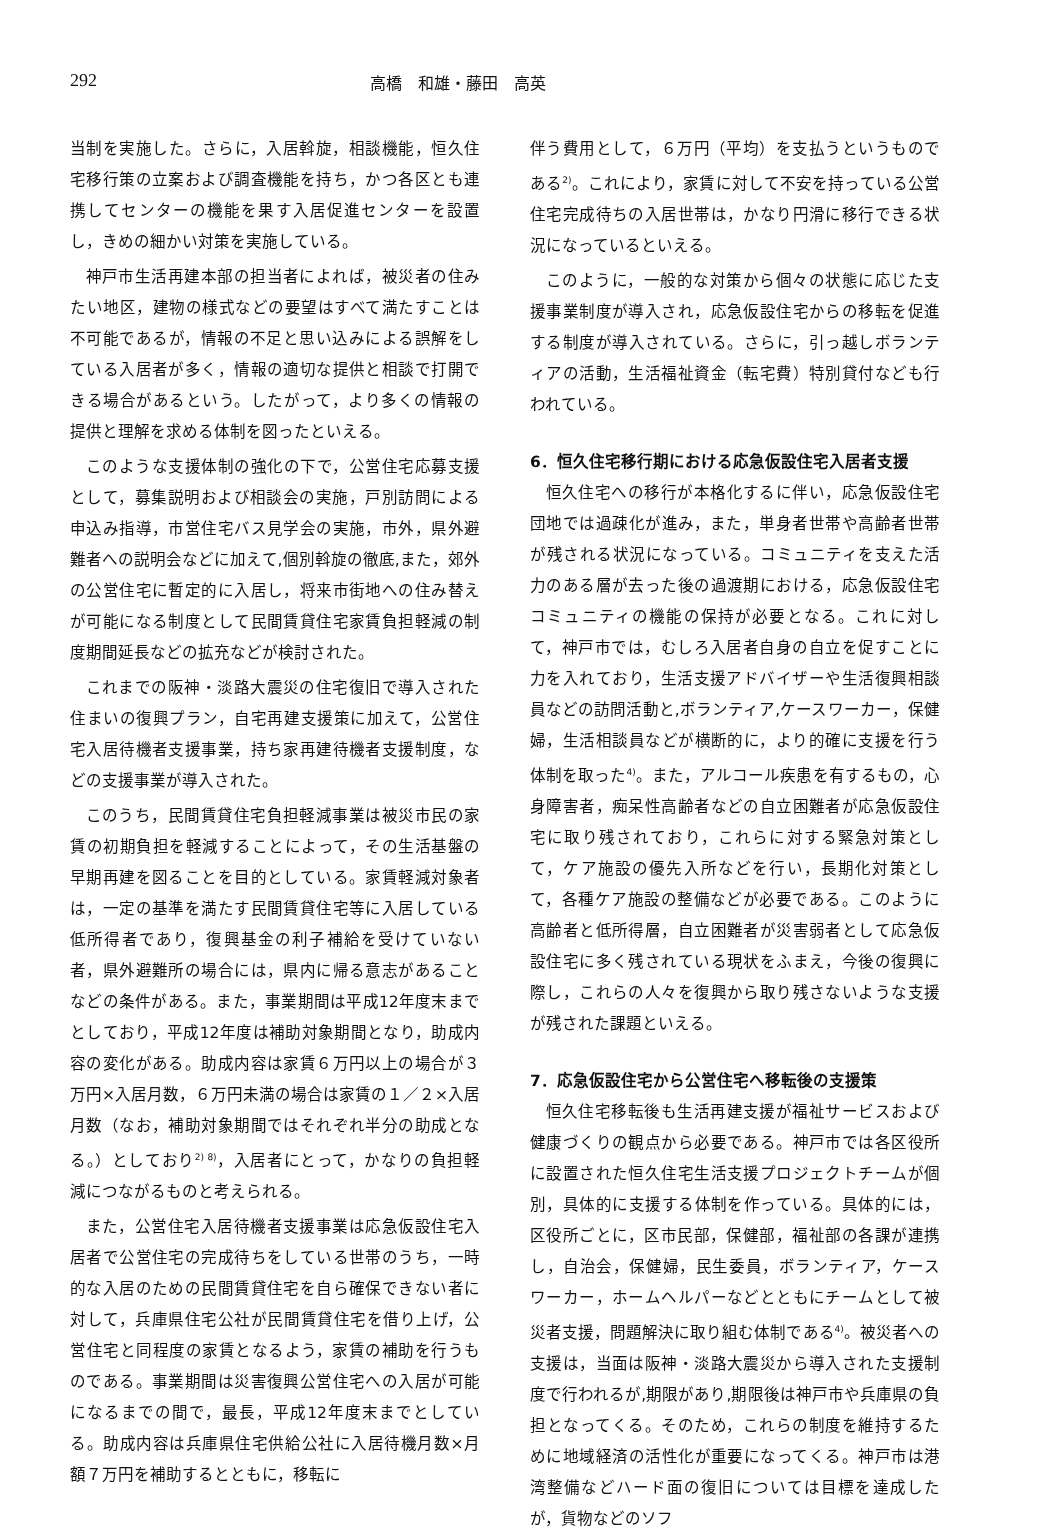292 高橋　和雄・藤田　高英
当制を実施した。さらに，入居斡旋，相談機能，恒久住宅移行策の立案および調査機能を持ち，かつ各区とも連携してセンターの機能を果す入居促進センターを設置し，きめの細かい対策を実施している。
神戸市生活再建本部の担当者によれば，被災者の住みたい地区，建物の様式などの要望はすべて満たすことは不可能であるが，情報の不足と思い込みによる誤解をしている入居者が多く，情報の適切な提供と相談で打開できる場合があるという。したがって，より多くの情報の提供と理解を求める体制を図ったといえる。
このような支援体制の強化の下で，公営住宅応募支援として，募集説明および相談会の実施，戸別訪問による申込み指導，市営住宅バス見学会の実施，市外，県外避難者への説明会などに加えて,個別斡旋の徹底,また，郊外の公営住宅に暫定的に入居し，将来市街地への住み替えが可能になる制度として民間賃貸住宅家賃負担軽減の制度期間延長などの拡充などが検討された。
これまでの阪神・淡路大震災の住宅復旧で導入された住まいの復興プラン，自宅再建支援策に加えて，公営住宅入居待機者支援事業，持ち家再建待機者支援制度，などの支援事業が導入された。
このうち，民間賃貸住宅負担軽減事業は被災市民の家賃の初期負担を軽減することによって，その生活基盤の早期再建を図ることを目的としている。家賃軽減対象者は，一定の基準を満たす民間賃貸住宅等に入居している低所得者であり，復興基金の利子補給を受けていない者，県外避難所の場合には，県内に帰る意志があることなどの条件がある。また，事業期間は平成12年度末までとしており，平成12年度は補助対象期間となり，助成内容の変化がある。助成内容は家賃６万円以上の場合が３万円×入居月数，６万円未満の場合は家賃の１／２×入居月数（なお，補助対象期間ではそれぞれ半分の助成となる。）としており<sup>2) 8)</sup>，入居者にとって，かなりの負担軽減につながるものと考えられる。
また，公営住宅入居待機者支援事業は応急仮設住宅入居者で公営住宅の完成待ちをしている世帯のうち，一時的な入居のための民間賃貸住宅を自ら確保できない者に対して，兵庫県住宅公社が民間賃貸住宅を借り上げ，公営住宅と同程度の家賃となるよう，家賃の補助を行うものである。事業期間は災害復興公営住宅への入居が可能になるまでの間で，最長，平成12年度末までとしている。助成内容は兵庫県住宅供給公社に入居待機月数×月額７万円を補助するとともに，移転に
伴う費用として，６万円（平均）を支払うというものである<sup>2)</sup>。これにより，家賃に対して不安を持っている公営住宅完成待ちの入居世帯は，かなり円滑に移行できる状況になっているといえる。
このように，一般的な対策から個々の状態に応じた支援事業制度が導入され，応急仮設住宅からの移転を促進する制度が導入されている。さらに，引っ越しボランティアの活動，生活福祉資金（転宅費）特別貸付なども行われている。
6．恒久住宅移行期における応急仮設住宅入居者支援
恒久住宅への移行が本格化するに伴い，応急仮設住宅団地では過疎化が進み，また，単身者世帯や高齢者世帯が残される状況になっている。コミュニティを支えた活力のある層が去った後の過渡期における，応急仮設住宅コミュニティの機能の保持が必要となる。これに対して，神戸市では，むしろ入居者自身の自立を促すことに力を入れており，生活支援アドバイザーや生活復興相談員などの訪問活動と,ボランティア,ケースワーカー，保健婦，生活相談員などが横断的に，より的確に支援を行う体制を取った<sup>4)</sup>。また，アルコール疾患を有するもの，心身障害者，痴呆性高齢者などの自立困難者が応急仮設住宅に取り残されており，これらに対する緊急対策として，ケア施設の優先入所などを行い，長期化対策として，各種ケア施設の整備などが必要である。このように高齢者と低所得層，自立困難者が災害弱者として応急仮設住宅に多く残されている現状をふまえ，今後の復興に際し，これらの人々を復興から取り残さないような支援が残された課題といえる。
7．応急仮設住宅から公営住宅へ移転後の支援策
恒久住宅移転後も生活再建支援が福祉サービスおよび健康づくりの観点から必要である。神戸市では各区役所に設置された恒久住宅生活支援プロジェクトチームが個別，具体的に支援する体制を作っている。具体的には，区役所ごとに，区市民部，保健部，福祉部の各課が連携し，自治会，保健婦，民生委員，ボランティア，ケースワーカー，ホームヘルパーなどとともにチームとして被災者支援，問題解決に取り組む体制である<sup>4)</sup>。被災者への支援は，当面は阪神・淡路大震災から導入された支援制度で行われるが,期限があり,期限後は神戸市や兵庫県の負担となってくる。そのため，これらの制度を維持するために地域経済の活性化が重要になってくる。神戸市は港湾整備などハード面の復旧については目標を達成したが，貨物などのソフ